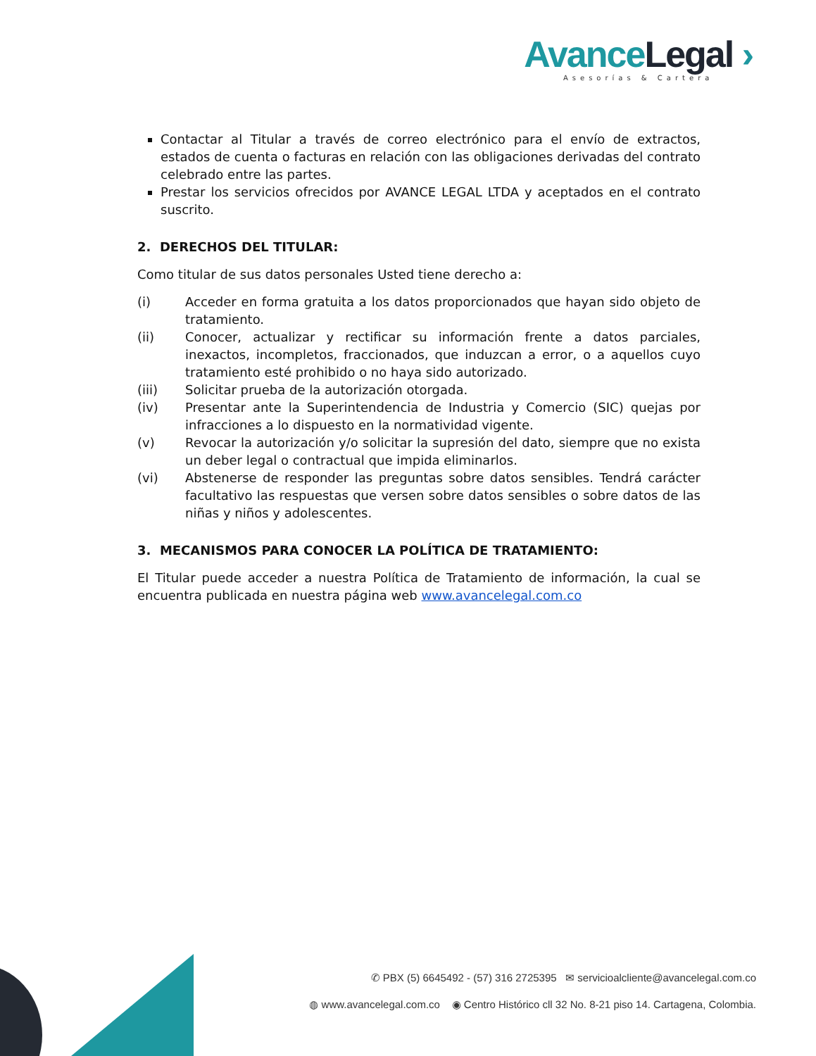Avance Legal ›
Asesorías & Cartera
Contactar al Titular a través de correo electrónico para el envío de extractos, estados de cuenta o facturas en relación con las obligaciones derivadas del contrato celebrado entre las partes.
Prestar los servicios ofrecidos por AVANCE LEGAL LTDA y aceptados en el contrato suscrito.
2. DERECHOS DEL TITULAR:
Como titular de sus datos personales Usted tiene derecho a:
(i) Acceder en forma gratuita a los datos proporcionados que hayan sido objeto de tratamiento.
(ii) Conocer, actualizar y rectificar su información frente a datos parciales, inexactos, incompletos, fraccionados, que induzcan a error, o a aquellos cuyo tratamiento esté prohibido o no haya sido autorizado.
(iii) Solicitar prueba de la autorización otorgada.
(iv) Presentar ante la Superintendencia de Industria y Comercio (SIC) quejas por infracciones a lo dispuesto en la normatividad vigente.
(v) Revocar la autorización y/o solicitar la supresión del dato, siempre que no exista un deber legal o contractual que impida eliminarlos.
(vi) Abstenerse de responder las preguntas sobre datos sensibles. Tendrá carácter facultativo las respuestas que versen sobre datos sensibles o sobre datos de las niñas y niños y adolescentes.
3. MECANISMOS PARA CONOCER LA POLÍTICA DE TRATAMIENTO:
El Titular puede acceder a nuestra Política de Tratamiento de información, la cual se encuentra publicada en nuestra página web www.avancelegal.com.co
✆ PBX (5) 6645492 - (57) 316 2725395 ✉ servicioalcliente@avancelegal.com.co
◍ www.avancelegal.com.co ◉ Centro Histórico cll 32 No. 8-21 piso 14. Cartagena, Colombia.